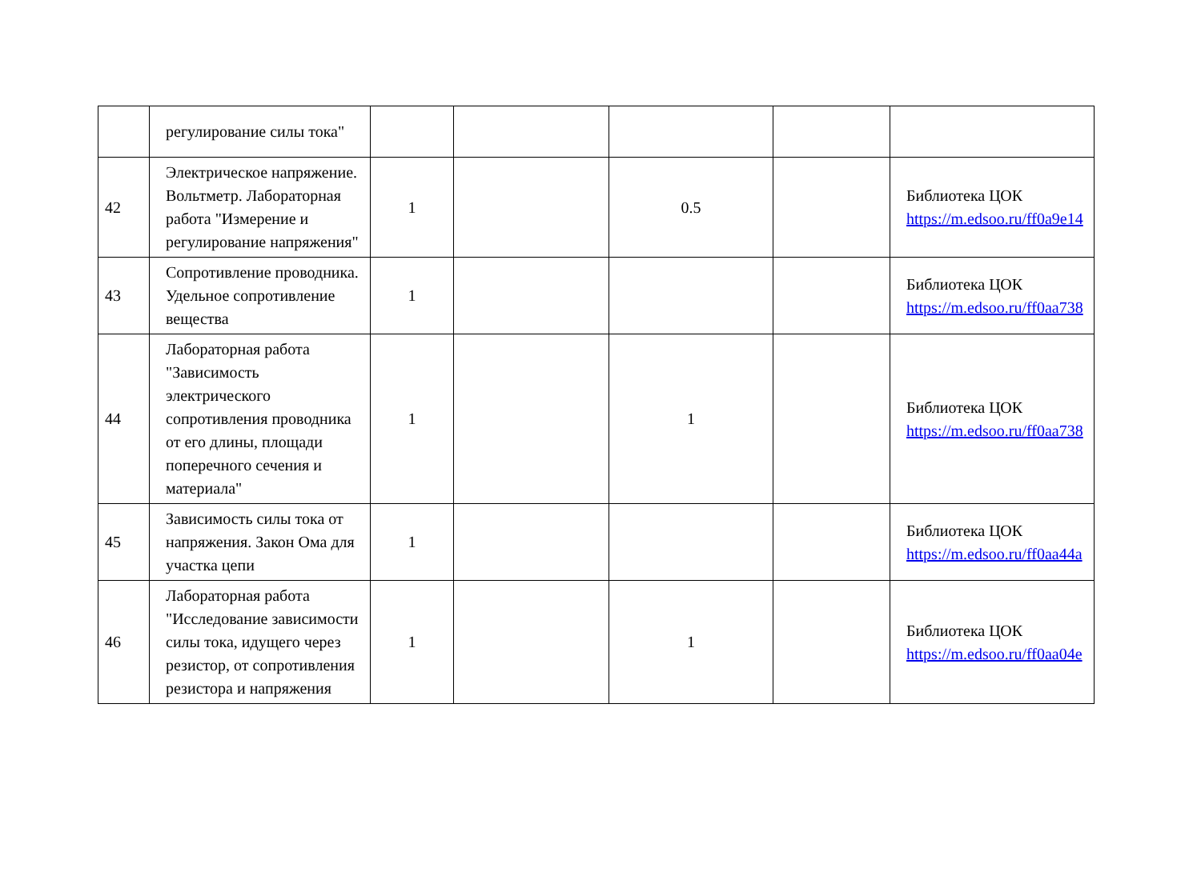| | регулирование силы тока" | | | | | |
| 42 | Электрическое напряжение. Вольтметр. Лабораторная работа "Измерение и регулирование напряжения" | 1 | | 0.5 | | Библиотека ЦОК https://m.edsoo.ru/ff0a9e14 |
| 43 | Сопротивление проводника. Удельное сопротивление вещества | 1 | | | | Библиотека ЦОК https://m.edsoo.ru/ff0aa738 |
| 44 | Лабораторная работа "Зависимость электрического сопротивления проводника от его длины, площади поперечного сечения и материала" | 1 | | 1 | | Библиотека ЦОК https://m.edsoo.ru/ff0aa738 |
| 45 | Зависимость силы тока от напряжения. Закон Ома для участка цепи | 1 | | | | Библиотека ЦОК https://m.edsoo.ru/ff0aa44a |
| 46 | Лабораторная работа "Исследование зависимости силы тока, идущего через резистор, от сопротивления резистора и напряжения | 1 | | 1 | | Библиотека ЦОК https://m.edsoo.ru/ff0aa04e |